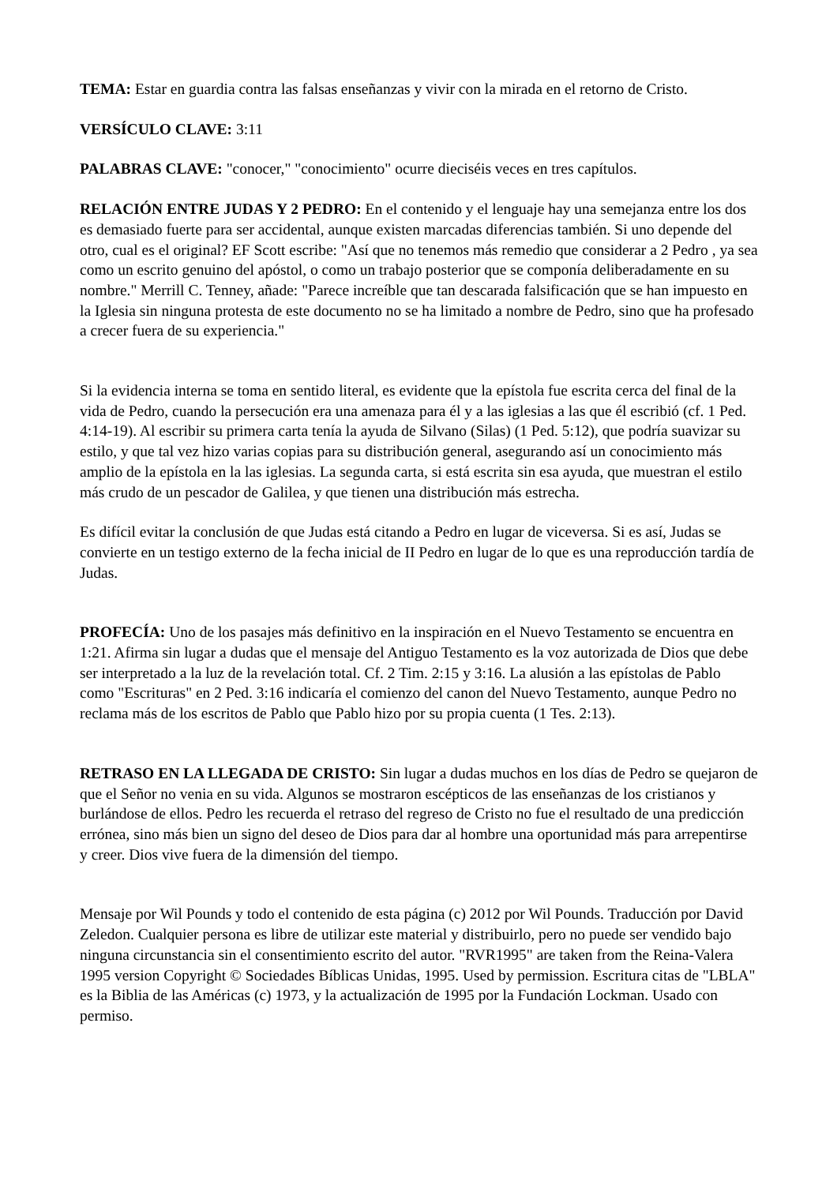TEMA: Estar en guardia contra las falsas enseñanzas y vivir con la mirada en el retorno de Cristo.
VERSÍCULO CLAVE: 3:11
PALABRAS CLAVE: "conocer," "conocimiento" ocurre dieciséis veces en tres capítulos.
RELACIÓN ENTRE JUDAS Y 2 PEDRO: En el contenido y el lenguaje hay una semejanza entre los dos es demasiado fuerte para ser accidental, aunque existen marcadas diferencias también. Si uno depende del otro, cual es el original? EF Scott escribe: "Así que no tenemos más remedio que considerar a 2 Pedro , ya sea como un escrito genuino del apóstol, o como un trabajo posterior que se componía deliberadamente en su nombre." Merrill C. Tenney, añade: "Parece increíble que tan descarada falsificación que se han impuesto en la Iglesia sin ninguna protesta de este documento no se ha limitado a nombre de Pedro, sino que ha profesado a crecer fuera de su experiencia."
Si la evidencia interna se toma en sentido literal, es evidente que la epístola fue escrita cerca del final de la vida de Pedro, cuando la persecución era una amenaza para él y a las iglesias a las que él escribió (cf. 1 Ped. 4:14-19). Al escribir su primera carta tenía la ayuda de Silvano (Silas) (1 Ped. 5:12), que podría suavizar su estilo, y que tal vez hizo varias copias para su distribución general, asegurando así un conocimiento más amplio de la epístola en la las iglesias. La segunda carta, si está escrita sin esa ayuda, que muestran el estilo más crudo de un pescador de Galilea, y que tienen una distribución más estrecha.
Es difícil evitar la conclusión de que Judas está citando a Pedro en lugar de viceversa. Si es así, Judas se convierte en un testigo externo de la fecha inicial de II Pedro en lugar de lo que es una reproducción tardía de Judas.
PROFECÍA: Uno de los pasajes más definitivo en la inspiración en el Nuevo Testamento se encuentra en 1:21. Afirma sin lugar a dudas que el mensaje del Antiguo Testamento es la voz autorizada de Dios que debe ser interpretado a la luz de la revelación total. Cf. 2 Tim. 2:15 y 3:16. La alusión a las epístolas de Pablo como "Escrituras" en 2 Ped. 3:16 indicaría el comienzo del canon del Nuevo Testamento, aunque Pedro no reclama más de los escritos de Pablo que Pablo hizo por su propia cuenta (1 Tes. 2:13).
RETRASO EN LA LLEGADA DE CRISTO: Sin lugar a dudas muchos en los días de Pedro se quejaron de que el Señor no venia en su vida. Algunos se mostraron escépticos de las enseñanzas de los cristianos y burlándose de ellos. Pedro les recuerda el retraso del regreso de Cristo no fue el resultado de una predicción errónea, sino más bien un signo del deseo de Dios para dar al hombre una oportunidad más para arrepentirse y creer. Dios vive fuera de la dimensión del tiempo.
Mensaje por Wil Pounds y todo el contenido de esta página (c) 2012 por Wil Pounds. Traducción por David Zeledon. Cualquier persona es libre de utilizar este material y distribuirlo, pero no puede ser vendido bajo ninguna circunstancia sin el consentimiento escrito del autor. "RVR1995" are taken from the Reina-Valera 1995 version Copyright © Sociedades Bíblicas Unidas, 1995. Used by permission. Escritura citas de "LBLA" es la Biblia de las Américas (c) 1973, y la actualización de 1995 por la Fundación Lockman. Usado con permiso.